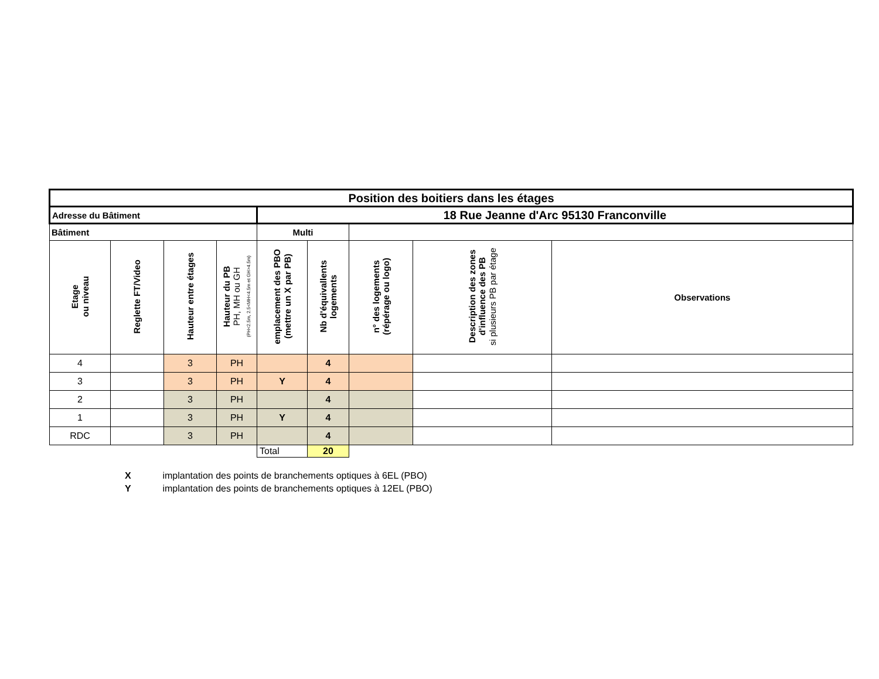| Position des boitiers dans les étages | | | | | | | | |
| Adresse du Bâtiment | | | | 18 Rue Jeanne d'Arc 95130 Franconville | | | | |
| Bâtiment | | | | Multi | | | | |
| Etage ou niveau | Reglette FT/Video | Hauteur entre étages | Hauteur du PB PH, MH ou GH (PH<2.5m, 2.5<MH<4.5m et GH>4.5m) | emplacement des PBO (mettre un X par PB) | Nb d'équivallents logements | n° des logements (répérage ou logo) | Description des zones d'influence des PB si plusieurs PB par étage | Observations |
| 4 | | 3 | PH | | 4 | | | |
| 3 | | 3 | PH | Y | 4 | | | |
| 2 | | 3 | PH | | 4 | | | |
| 1 | | 3 | PH | Y | 4 | | | |
| RDC | | 3 | PH | | 4 | | | |
| | | | | Total | 20 | | | |
X implantation des points de branchements optiques à 6EL (PBO)
Y implantation des points de branchements optiques à 12EL (PBO)